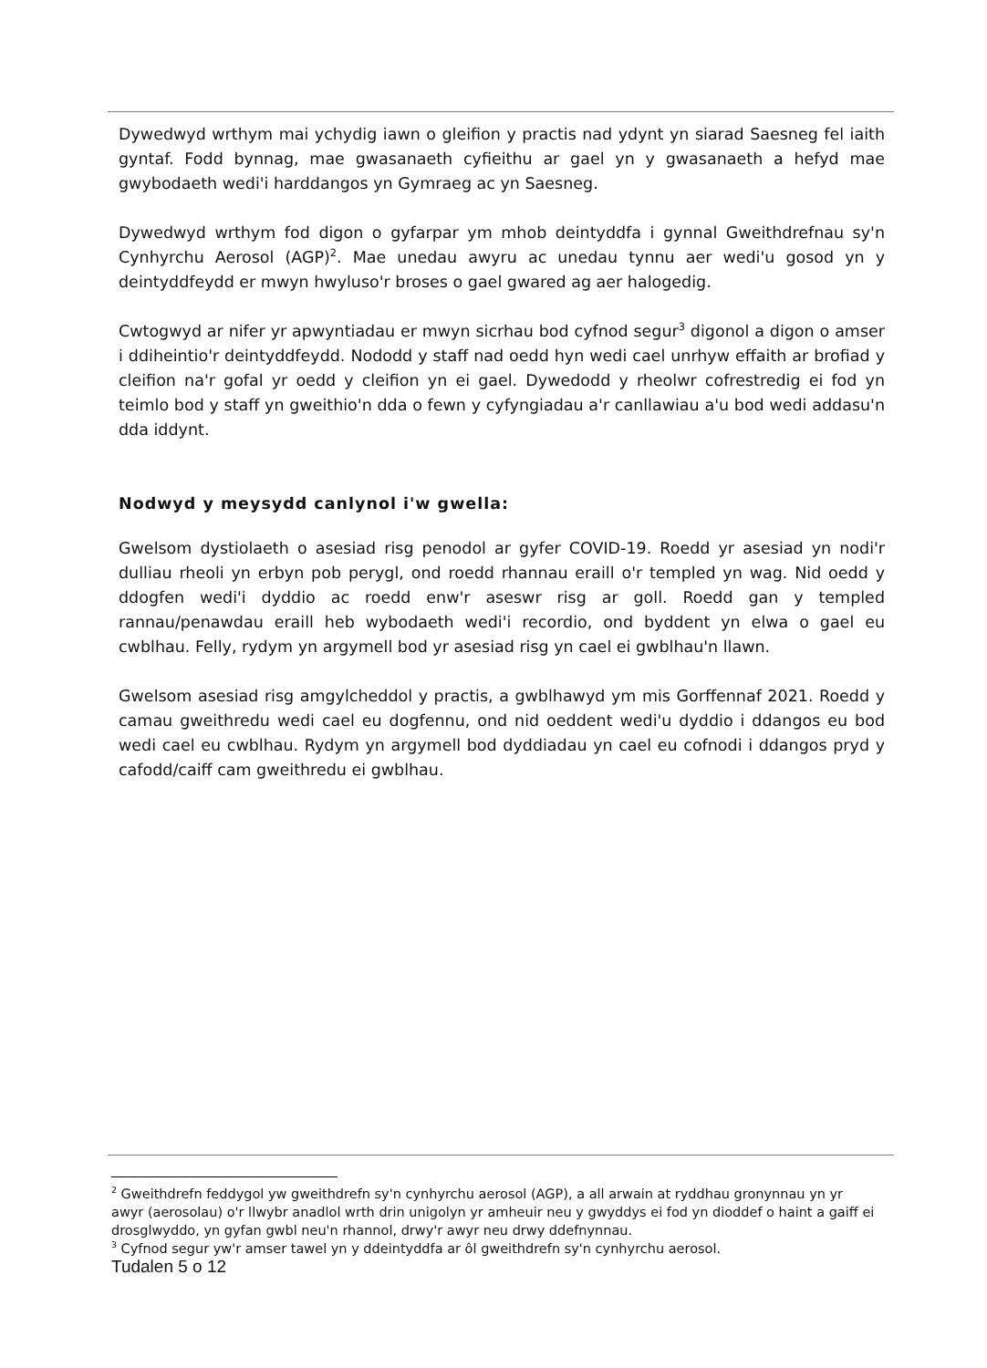Dywedwyd wrthym mai ychydig iawn o gleifion y practis nad ydynt yn siarad Saesneg fel iaith gyntaf. Fodd bynnag, mae gwasanaeth cyfieithu ar gael yn y gwasanaeth a hefyd mae gwybodaeth wedi'i harddangos yn Gymraeg ac yn Saesneg.
Dywedwyd wrthym fod digon o gyfarpar ym mhob deintyddfa i gynnal Gweithdrefnau sy'n Cynhyrchu Aerosol (AGP)<sup>2</sup>. Mae unedau awyru ac unedau tynnu aer wedi'u gosod yn y deintyddfeydd er mwyn hwyluso'r broses o gael gwared ag aer halogedig.
Cwtogwyd ar nifer yr apwyntiadau er mwyn sicrhau bod cyfnod segur<sup>3</sup> digonol a digon o amser i ddiheintio'r deintyddfeydd. Nododd y staff nad oedd hyn wedi cael unrhyw effaith ar brofiad y cleifion na'r gofal yr oedd y cleifion yn ei gael. Dywedodd y rheolwr cofrestredig ei fod yn teimlo bod y staff yn gweithio'n dda o fewn y cyfyngiadau a'r canllawiau a'u bod wedi addasu'n dda iddynt.
Nodwyd y meysydd canlynol i'w gwella:
Gwelsom dystiolaeth o asesiad risg penodol ar gyfer COVID-19. Roedd yr asesiad yn nodi'r dulliau rheoli yn erbyn pob perygl, ond roedd rhannau eraill o'r templed yn wag. Nid oedd y ddogfen wedi'i dyddio ac roedd enw'r aseswr risg ar goll. Roedd gan y templed rannau/penawdau eraill heb wybodaeth wedi'i recordio, ond byddent yn elwa o gael eu cwblhau. Felly, rydym yn argymell bod yr asesiad risg yn cael ei gwblhau'n llawn.
Gwelsom asesiad risg amgylcheddol y practis, a gwblhawyd ym mis Gorffennaf 2021. Roedd y camau gweithredu wedi cael eu dogfennu, ond nid oeddent wedi'u dyddio i ddangos eu bod wedi cael eu cwblhau. Rydym yn argymell bod dyddiadau yn cael eu cofnodi i ddangos pryd y cafodd/caiff cam gweithredu ei gwblhau.
<sup>2</sup> Gweithdrefn feddygol yw gweithdrefn sy'n cynhyrchu aerosol (AGP), a all arwain at ryddhau gronynnau yn yr awyr (aerosolau) o'r llwybr anadlol wrth drin unigolyn yr amheuir neu y gwyddys ei fod yn dioddef o haint a gaiff ei drosglwyddo, yn gyfan gwbl neu'n rhannol, drwy'r awyr neu drwy ddefnynnau.
<sup>3</sup> Cyfnod segur yw'r amser tawel yn y ddeintyddfa ar ôl gweithdrefn sy'n cynhyrchu aerosol.
Tudalen 5 o 12